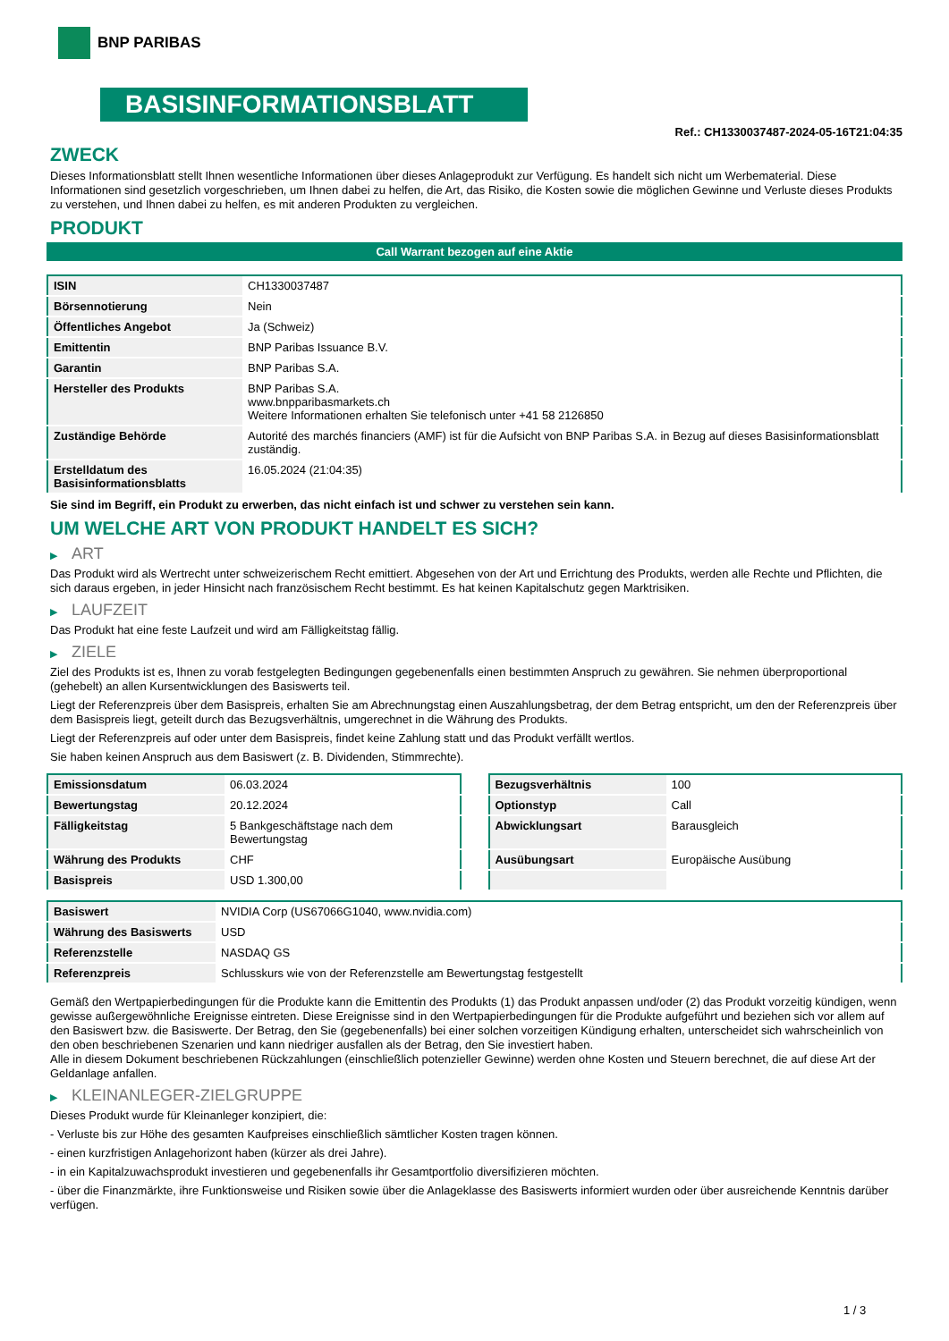BNP PARIBAS
BASISINFORMATIONSBLATT
Ref.: CH1330037487-2024-05-16T21:04:35
ZWECK
Dieses Informationsblatt stellt Ihnen wesentliche Informationen über dieses Anlageprodukt zur Verfügung. Es handelt sich nicht um Werbematerial. Diese Informationen sind gesetzlich vorgeschrieben, um Ihnen dabei zu helfen, die Art, das Risiko, die Kosten sowie die möglichen Gewinne und Verluste dieses Produkts zu verstehen, und Ihnen dabei zu helfen, es mit anderen Produkten zu vergleichen.
PRODUKT
Call Warrant bezogen auf eine Aktie
| ISIN | CH1330037487 |
| Börsennotierung | Nein |
| Öffentliches Angebot | Ja (Schweiz) |
| Emittentin | BNP Paribas Issuance B.V. |
| Garantin | BNP Paribas S.A. |
| Hersteller des Produkts | BNP Paribas S.A. www.bnpparibasmarkets.ch Weitere Informationen erhalten Sie telefonisch unter +41 58 2126850 |
| Zuständige Behörde | Autorité des marchés financiers (AMF) ist für die Aufsicht von BNP Paribas S.A. in Bezug auf dieses Basisinformationsblatt zuständig. |
| Erstelldatum des Basisinformationsblatts | 16.05.2024 (21:04:35) |
Sie sind im Begriff, ein Produkt zu erwerben, das nicht einfach ist und schwer zu verstehen sein kann.
UM WELCHE ART VON PRODUKT HANDELT ES SICH?
▶ ART
Das Produkt wird als Wertrecht unter schweizerischem Recht emittiert. Abgesehen von der Art und Errichtung des Produkts, werden alle Rechte und Pflichten, die sich daraus ergeben, in jeder Hinsicht nach französischem Recht bestimmt. Es hat keinen Kapitalschutz gegen Marktrisiken.
▶ LAUFZEIT
Das Produkt hat eine feste Laufzeit und wird am Fälligkeitstag fällig.
▶ ZIELE
Ziel des Produkts ist es, Ihnen zu vorab festgelegten Bedingungen gegebenenfalls einen bestimmten Anspruch zu gewähren. Sie nehmen überproportional (gehebelt) an allen Kursentwicklungen des Basiswerts teil.
Liegt der Referenzpreis über dem Basispreis, erhalten Sie am Abrechnungstag einen Auszahlungsbetrag, der dem Betrag entspricht, um den der Referenzpreis über dem Basispreis liegt, geteilt durch das Bezugsverhältnis, umgerechnet in die Währung des Produkts.
Liegt der Referenzpreis auf oder unter dem Basispreis, findet keine Zahlung statt und das Produkt verfällt wertlos.
Sie haben keinen Anspruch aus dem Basiswert (z. B. Dividenden, Stimmrechte).
| Emissionsdatum | 06.03.2024 |
| Bewertungstag | 20.12.2024 |
| Fälligkeitstag | 5 Bankgeschäftstage nach dem Bewertungstag |
| Währung des Produkts | CHF |
| Basispreis | USD 1.300,00 |
| Bezugsverhältnis | 100 |
| Optionstyp | Call |
| Abwicklungsart | Barausgleich |
| Ausübungsart | Europäische Ausübung |
| Basiswert | NVIDIA Corp (US67066G1040, www.nvidia.com) |
| Währung des Basiswerts | USD |
| Referenzstelle | NASDAQ GS |
| Referenzpreis | Schlusskurs wie von der Referenzstelle am Bewertungstag festgestellt |
Gemäß den Wertpapierbedingungen für die Produkte kann die Emittentin des Produkts (1) das Produkt anpassen und/oder (2) das Produkt vorzeitig kündigen, wenn gewisse außergewöhnliche Ereignisse eintreten. Diese Ereignisse sind in den Wertpapierbedingungen für die Produkte aufgeführt und beziehen sich vor allem auf den Basiswert bzw. die Basiswerte. Der Betrag, den Sie (gegebenenfalls) bei einer solchen vorzeitigen Kündigung erhalten, unterscheidet sich wahrscheinlich von den oben beschriebenen Szenarien und kann niedriger ausfallen als der Betrag, den Sie investiert haben.
Alle in diesem Dokument beschriebenen Rückzahlungen (einschließlich potenzieller Gewinne) werden ohne Kosten und Steuern berechnet, die auf diese Art der Geldanlage anfallen.
▶ KLEINANLEGER-ZIELGRUPPE
Dieses Produkt wurde für Kleinanleger konzipiert, die:
- Verluste bis zur Höhe des gesamten Kaufpreises einschließlich sämtlicher Kosten tragen können.
- einen kurzfristigen Anlagehorizont haben (kürzer als drei Jahre).
- in ein Kapitalzuwachsprodukt investieren und gegebenenfalls ihr Gesamtportfolio diversifizieren möchten.
- über die Finanzmärkte, ihre Funktionsweise und Risiken sowie über die Anlageklasse des Basiswerts informiert wurden oder über ausreichende Kenntnis darüber verfügen.
1 / 3